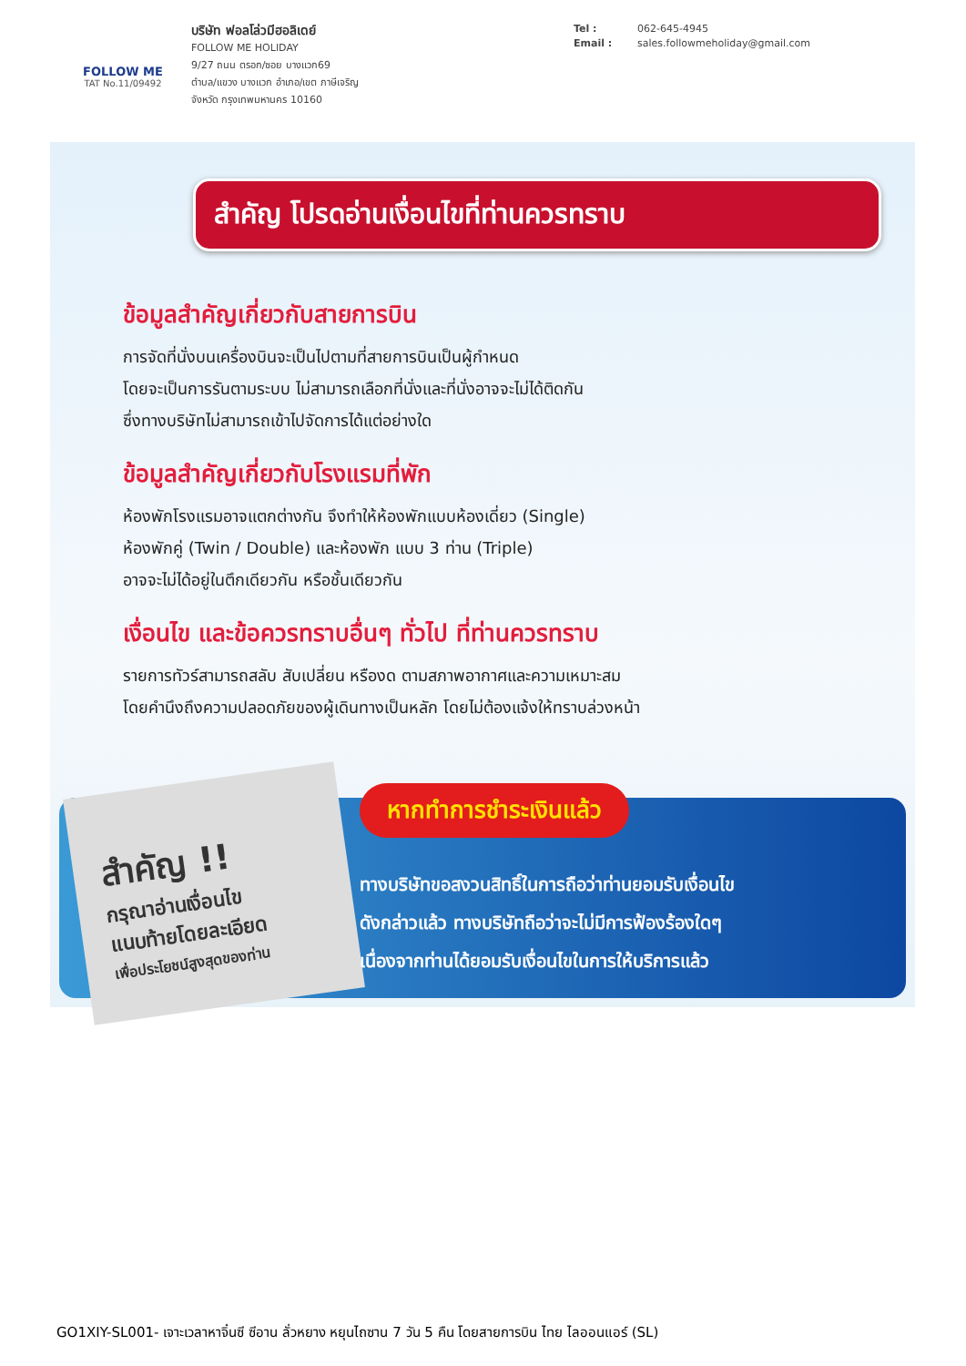FOLLOW ME
TAT No.11/09492
บริษัท ฟอลโล่วมีฮอลิเดย์
FOLLOW ME HOLIDAY
9/27 ถนน ตรอก/ซอย บางแวก69
ตำบล/แขวง บางแวก อำเภอ/เขต ภาษีเจริญ
จังหวัด กรุงเทพมหานคร 10160
Tel : 062-645-4945
Email : sales.followmeholiday@gmail.com
สำคัญ โปรดอ่านเงื่อนไขที่ท่านควรทราบ
ข้อมูลสำคัญเกี่ยวกับสายการบิน
การจัดที่นั่งบนเครื่องบินจะเป็นไปตามที่สายการบินเป็นผู้กำหนด
โดยจะเป็นการรันตามระบบ ไม่สามารถเลือกที่นั่งและที่นั่งอาจจะไม่ได้ติดกัน
ซึ่งทางบริษัทไม่สามารถเข้าไปจัดการได้แต่อย่างใด
ข้อมูลสำคัญเกี่ยวกับโรงแรมที่พัก
ห้องพักโรงแรมอาจแตกต่างกัน จึงทำให้ห้องพักแบบห้องเดี่ยว (Single)
ห้องพักคู่ (Twin / Double) และห้องพัก แบบ 3 ท่าน (Triple)
อาจจะไม่ได้อยู่ในตึกเดียวกัน หรือชั้นเดียวกัน
เงื่อนไข และข้อควรทราบอื่นๆ ทั่วไป ที่ท่านควรทราบ
รายการทัวร์สามารถสลับ สับเปลี่ยน หรืองด ตามสภาพอากาศและความเหมาะสม
โดยคำนึงถึงความปลอดภัยของผู้เดินทางเป็นหลัก โดยไม่ต้องแจ้งให้ทราบล่วงหน้า
สำคัญ !!
กรุณาอ่านเงื่อนไข
แนบท้ายโดยละเอียด
เพื่อประโยชน์สูงสุดของท่าน
หากทำการชำระเงินแล้ว
ทางบริษัทขอสงวนสิทธิ์ในการถือว่าท่านยอมรับเงื่อนไข
ดังกล่าวแล้ว ทางบริษัทถือว่าจะไม่มีการฟ้องร้องใดๆ
เนื่องจากท่านได้ยอมรับเงื่อนไขในการให้บริการแล้ว
GO1XIY-SL001- เจาะเวลาหาจิ๋นซี ซีอาน ลั่วหยาง หยุนไถซาน 7 วัน 5 คืน โดยสายการบิน ไทย ไลออนแอร์ (SL)